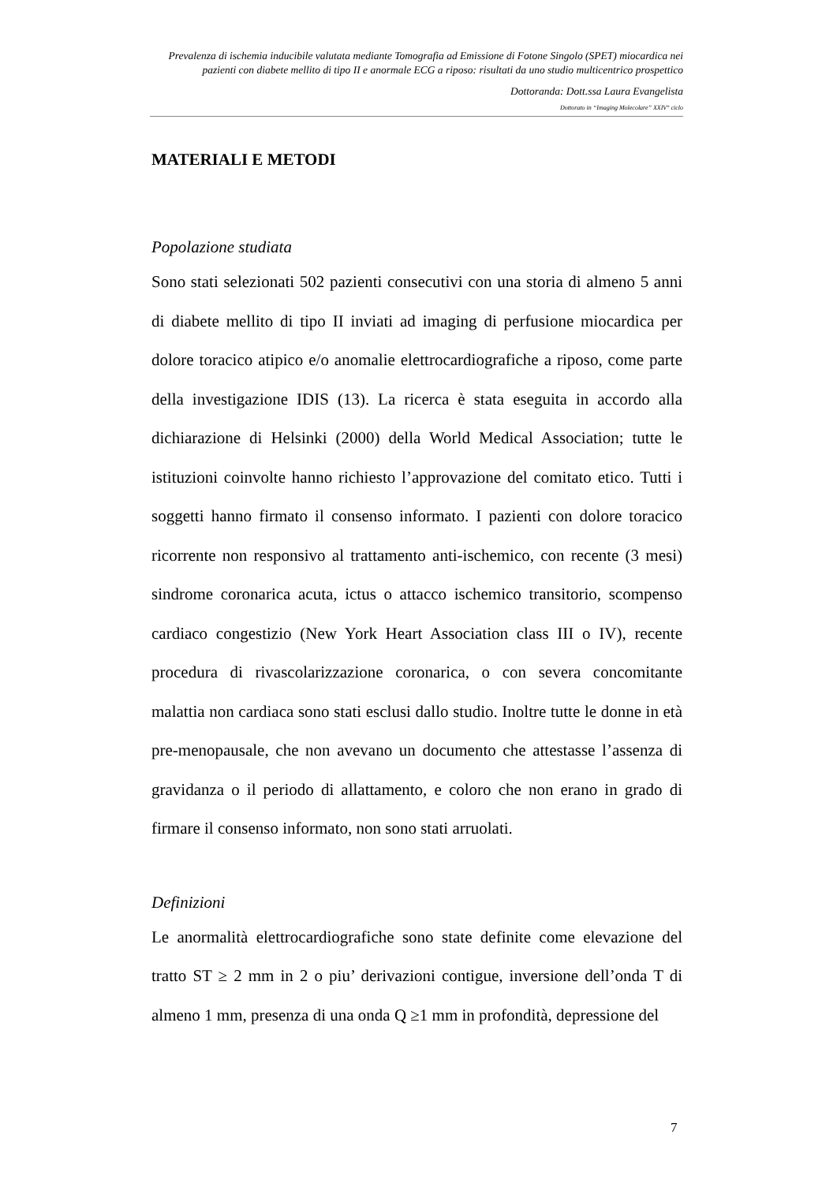Prevalenza di ischemia inducibile valutata mediante Tomografia ad Emissione di Fotone Singolo (SPET) miocardica nei pazienti con diabete mellito di tipo II e anormale ECG a riposo: risultati da uno studio multicentrico prospettico
Dottoranda: Dott.ssa Laura Evangelista
Dottorato in “Imaging Molecolare” XXIV° ciclo
MATERIALI E METODI
Popolazione studiata
Sono stati selezionati 502 pazienti consecutivi con una storia di almeno 5 anni di diabete mellito di tipo II inviati ad imaging di perfusione miocardica per dolore toracico atipico e/o anomalie elettrocardiografiche a riposo, come parte della investigazione IDIS (13). La ricerca è stata eseguita in accordo alla dichiarazione di Helsinki (2000) della World Medical Association; tutte le istituzioni coinvolte hanno richiesto l’approvazione del comitato etico. Tutti i soggetti hanno firmato il consenso informato. I pazienti con dolore toracico ricorrente non responsivo al trattamento anti-ischemico, con recente (3 mesi) sindrome coronarica acuta, ictus o attacco ischemico transitorio, scompenso cardiaco congestizio (New York Heart Association class III o IV), recente procedura di rivascolarizzazione coronarica, o con severa concomitante malattia non cardiaca sono stati esclusi dallo studio. Inoltre tutte le donne in età pre-menopausale, che non avevano un documento che attestasse l’assenza di gravidanza o il periodo di allattamento, e coloro che non erano in grado di firmare il consenso informato, non sono stati arruolati.
Definizioni
Le anormalità elettrocardiografiche sono state definite come elevazione del tratto ST ≥ 2 mm in 2 o piu’ derivazioni contigue, inversione dell’onda T di almeno 1 mm, presenza di una onda Q ≥1 mm in profondità, depressione del
7